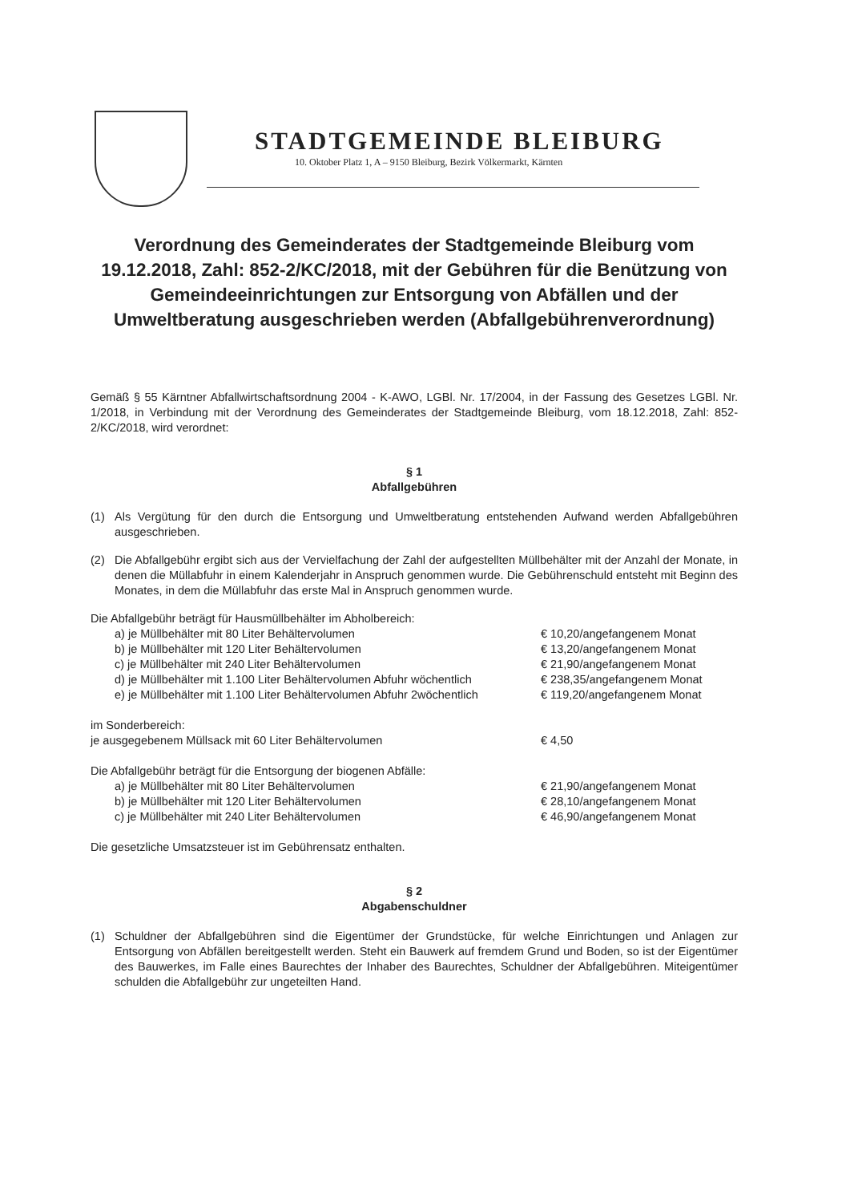STADTGEMEINDE BLEIBURG
10. Oktober Platz 1, A – 9150 Bleiburg, Bezirk Völkermarkt, Kärnten
Verordnung des Gemeinderates der Stadtgemeinde Bleiburg vom 19.12.2018, Zahl: 852-2/KC/2018, mit der Gebühren für die Benützung von Gemeindeeinrichtungen zur Entsorgung von Abfällen und der Umweltberatung ausgeschrieben werden (Abfallgebührenverordnung)
Gemäß § 55 Kärntner Abfallwirtschaftsordnung 2004 - K-AWO, LGBl. Nr. 17/2004, in der Fassung des Gesetzes LGBl. Nr. 1/2018, in Verbindung mit der Verordnung des Gemeinderates der Stadtgemeinde Bleiburg, vom 18.12.2018, Zahl: 852-2/KC/2018, wird verordnet:
§ 1
Abfallgebühren
(1) Als Vergütung für den durch die Entsorgung und Umweltberatung entstehenden Aufwand werden Abfallgebühren ausgeschrieben.
(2) Die Abfallgebühr ergibt sich aus der Vervielfachung der Zahl der aufgestellten Müllbehälter mit der Anzahl der Monate, in denen die Müllabfuhr in einem Kalenderjahr in Anspruch genommen wurde. Die Gebührenschuld entsteht mit Beginn des Monates, in dem die Müllabfuhr das erste Mal in Anspruch genommen wurde.
Die Abfallgebühr beträgt für Hausmüllbehälter im Abholbereich:
a) je Müllbehälter mit 80 Liter Behältervolumen € 10,20/angefangenem Monat
b) je Müllbehälter mit 120 Liter Behältervolumen € 13,20/angefangenem Monat
c) je Müllbehälter mit 240 Liter Behältervolumen € 21,90/angefangenem Monat
d) je Müllbehälter mit 1.100 Liter Behältervolumen Abfuhr wöchentlich € 238,35/angefangenem Monat
e) je Müllbehälter mit 1.100 Liter Behältervolumen Abfuhr 2wöchentlich € 119,20/angefangenem Monat
im Sonderbereich:
je ausgegebenem Müllsack mit 60 Liter Behältervolumen € 4,50
Die Abfallgebühr beträgt für die Entsorgung der biogenen Abfälle:
a) je Müllbehälter mit 80 Liter Behältervolumen € 21,90/angefangenem Monat
b) je Müllbehälter mit 120 Liter Behältervolumen € 28,10/angefangenem Monat
c) je Müllbehälter mit 240 Liter Behältervolumen € 46,90/angefangenem Monat
Die gesetzliche Umsatzsteuer ist im Gebührensatz enthalten.
§ 2
Abgabenschuldner
(1) Schuldner der Abfallgebühren sind die Eigentümer der Grundstücke, für welche Einrichtungen und Anlagen zur Entsorgung von Abfällen bereitgestellt werden. Steht ein Bauwerk auf fremdem Grund und Boden, so ist der Eigentümer des Bauwerkes, im Falle eines Baurechtes der Inhaber des Baurechtes, Schuldner der Abfallgebühren. Miteigentümer schulden die Abfallgebühr zur ungeteilten Hand.